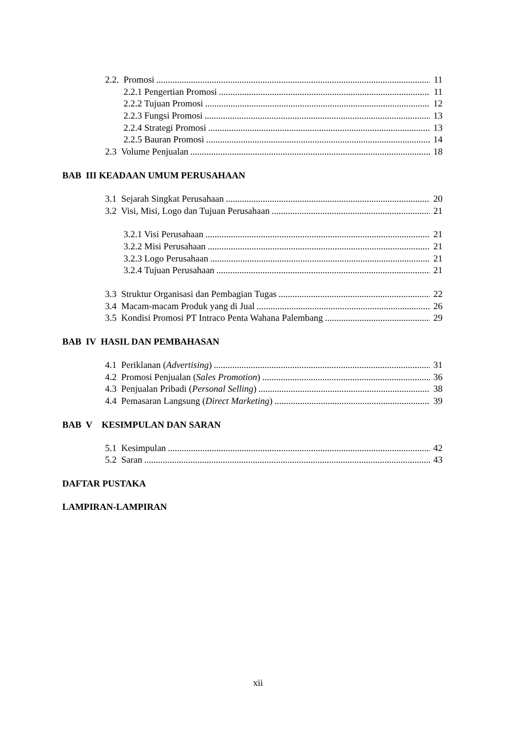2.2. Promosi 11
2.2.1 Pengertian Promosi 11
2.2.2 Tujuan Promosi 12
2.2.3 Fungsi Promosi 13
2.2.4 Strategi Promosi 13
2.2.5 Bauran Promosi 14
2.3 Volume Penjualan 18
BAB III KEADAAN UMUM PERUSAHAAN
3.1 Sejarah Singkat Perusahaan 20
3.2 Visi, Misi, Logo dan Tujuan Perusahaan 21
3.2.1 Visi Perusahaan 21
3.2.2 Misi Perusahaan 21
3.2.3 Logo Perusahaan 21
3.2.4 Tujuan Perusahaan 21
3.3 Struktur Organisasi dan Pembagian Tugas 22
3.4 Macam-macam Produk yang di Jual 26
3.5 Kondisi Promosi PT Intraco Penta Wahana Palembang 29
BAB IV HASIL DAN PEMBAHASAN
4.1 Periklanan (Advertising) 31
4.2 Promosi Penjualan (Sales Promotion) 36
4.3 Penjualan Pribadi (Personal Selling) 38
4.4 Pemasaran Langsung (Direct Marketing) 39
BAB V KESIMPULAN DAN SARAN
5.1 Kesimpulan 42
5.2 Saran 43
DAFTAR PUSTAKA
LAMPIRAN-LAMPIRAN
xii